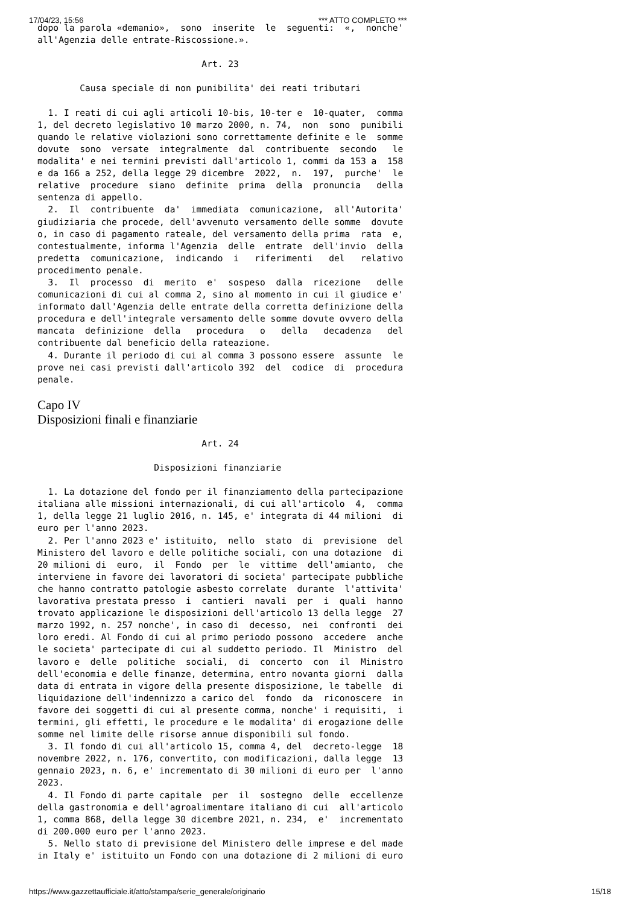17/04/23, 15:56 *** ATTO COMPLETO ***
dopo la parola «demanio»,  sono  inserite  le  seguenti:  «,  nonche'
all'Agenzia delle entrate-Riscossione.».

                               Art. 23

        Causa speciale di non punibilita' dei reati tributari

  1. I reati di cui agli articoli 10-bis, 10-ter e  10-quater,  comma
1, del decreto legislativo 10 marzo 2000, n. 74,  non  sono  punibili
quando le relative violazioni sono correttamente definite e le  somme
dovute  sono  versate  integralmente  dal  contribuente  secondo   le
modalita' e nei termini previsti dall'articolo 1, commi da 153 a  158
e da 166 a 252, della legge 29 dicembre  2022,  n.  197,  purche'  le
relative  procedure  siano  definite  prima  della  pronuncia   della
sentenza di appello.
  2.  Il  contribuente  da'  immediata  comunicazione,  all'Autorita'
giudiziaria che procede, dell'avvenuto versamento delle somme  dovute
o, in caso di pagamento rateale, del versamento della prima  rata  e,
contestualmente, informa l'Agenzia  delle  entrate  dell'invio  della
predetta  comunicazione,  indicando  i   riferimenti   del   relativo
procedimento penale.
  3.  Il  processo  di  merito  e'  sospeso  dalla  ricezione   delle
comunicazioni di cui al comma 2, sino al momento in cui il giudice e'
informato dall'Agenzia delle entrate della corretta definizione della
procedura e dell'integrale versamento delle somme dovute ovvero della
mancata  definizione  della   procedura   o   della   decadenza   del
contribuente dal beneficio della rateazione.
  4. Durante il periodo di cui al comma 3 possono essere  assunte  le
prove nei casi previsti dall'articolo 392  del  codice  di  procedura
penale.
Capo IV
Disposizioni finali e finanziarie
                               Art. 24

                      Disposizioni finanziarie

  1. La dotazione del fondo per il finanziamento della partecipazione
italiana alle missioni internazionali, di cui all'articolo  4,  comma
1, della legge 21 luglio 2016, n. 145, e' integrata di 44 milioni  di
euro per l'anno 2023.
  2. Per l'anno 2023 e' istituito,  nello  stato  di  previsione  del
Ministero del lavoro e delle politiche sociali, con una dotazione  di
20 milioni di  euro,  il  Fondo  per  le  vittime  dell'amianto,  che
interviene in favore dei lavoratori di societa' partecipate pubbliche
che hanno contratto patologie asbesto correlate  durante  l'attivita'
lavorativa prestata presso  i  cantieri  navali  per  i  quali  hanno
trovato applicazione le disposizioni dell'articolo 13 della legge  27
marzo 1992, n. 257 nonche', in caso di  decesso,  nei  confronti  dei
loro eredi. Al Fondo di cui al primo periodo possono  accedere  anche
le societa' partecipate di cui al suddetto periodo. Il  Ministro  del
lavoro e  delle  politiche  sociali,  di  concerto  con  il  Ministro
dell'economia e delle finanze, determina, entro novanta giorni  dalla
data di entrata in vigore della presente disposizione, le tabelle  di
liquidazione dell'indennizzo a carico del  fondo  da  riconoscere  in
favore dei soggetti di cui al presente comma, nonche' i requisiti,  i
termini, gli effetti, le procedure e le modalita' di erogazione delle
somme nel limite delle risorse annue disponibili sul fondo.
  3. Il fondo di cui all'articolo 15, comma 4, del  decreto-legge  18
novembre 2022, n. 176, convertito, con modificazioni, dalla legge  13
gennaio 2023, n. 6, e' incrementato di 30 milioni di euro per  l'anno
2023.
  4. Il Fondo di parte capitale  per  il  sostegno  delle  eccellenze
della gastronomia e dell'agroalimentare italiano di cui  all'articolo
1, comma 868, della legge 30 dicembre 2021, n. 234,  e'  incrementato
di 200.000 euro per l'anno 2023.
  5. Nello stato di previsione del Ministero delle imprese e del made
in Italy e' istituito un Fondo con una dotazione di 2 milioni di euro
https://www.gazzettaufficiale.it/atto/stampa/serie_generale/originario 15/18